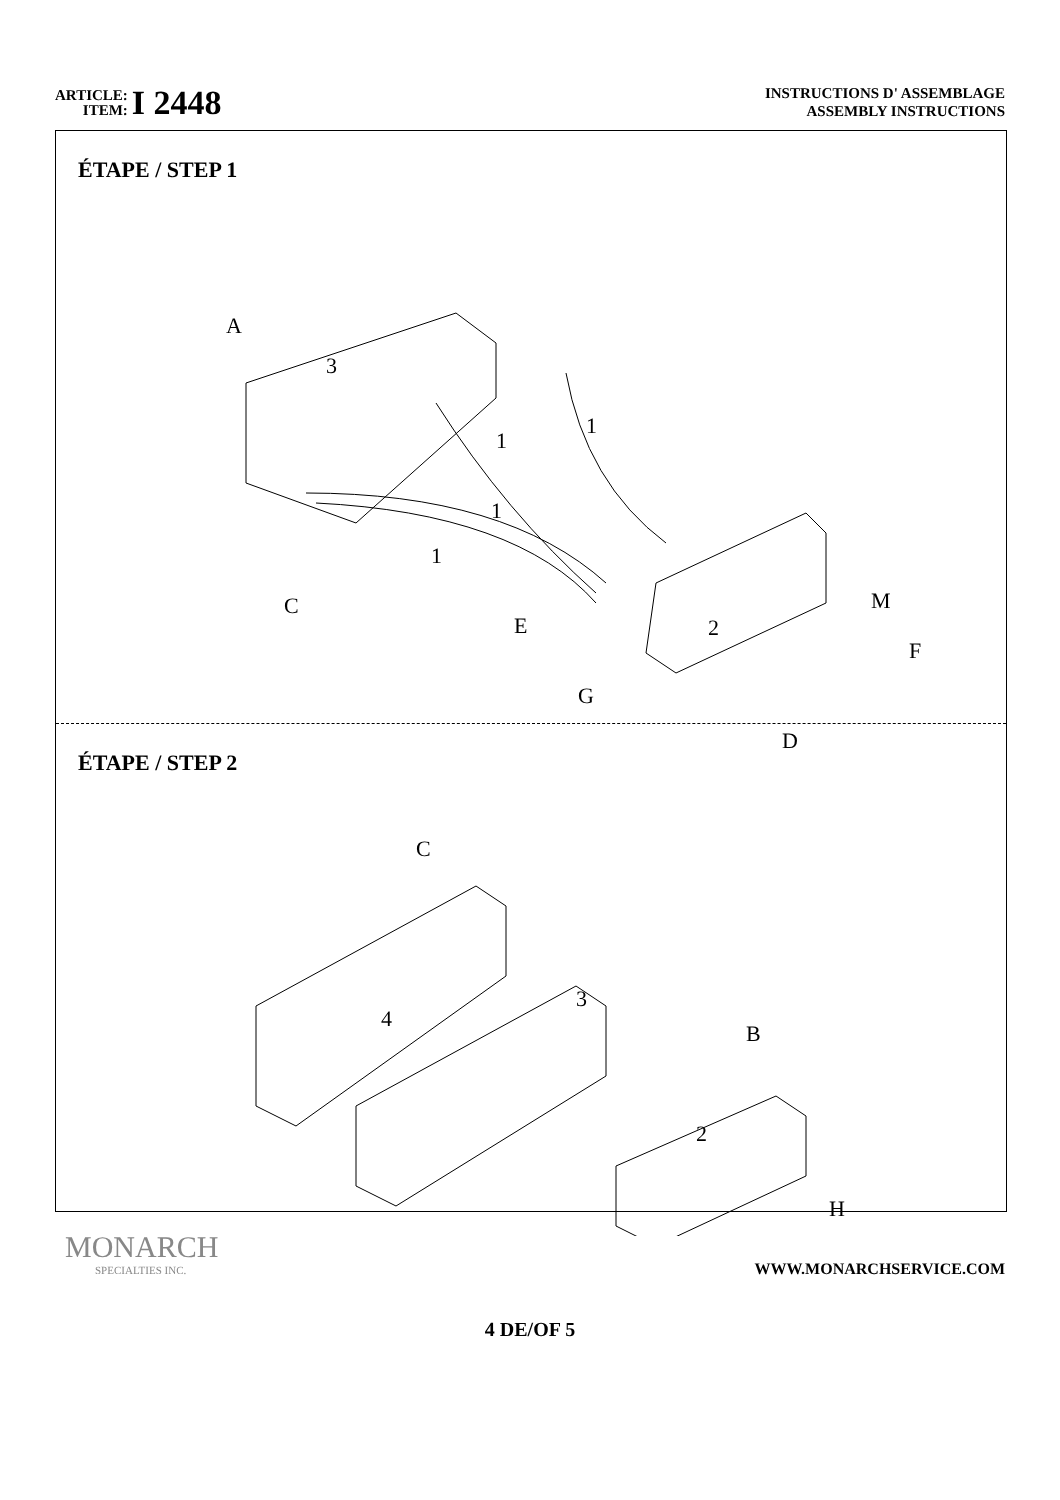ARTICLE:
ITEM:
I 2448
INSTRUCTIONS D' ASSEMBLAGE
ASSEMBLY INSTRUCTIONS
ÉTAPE / STEP 1
A
3
1
1
1
1
C
E
G
2
M
F
D
ÉTAPE / STEP 2
C
3
4
B
2
H
MONARCH
SPECIALTIES INC.
WWW.MONARCHSERVICE.COM
4 DE/OF 5